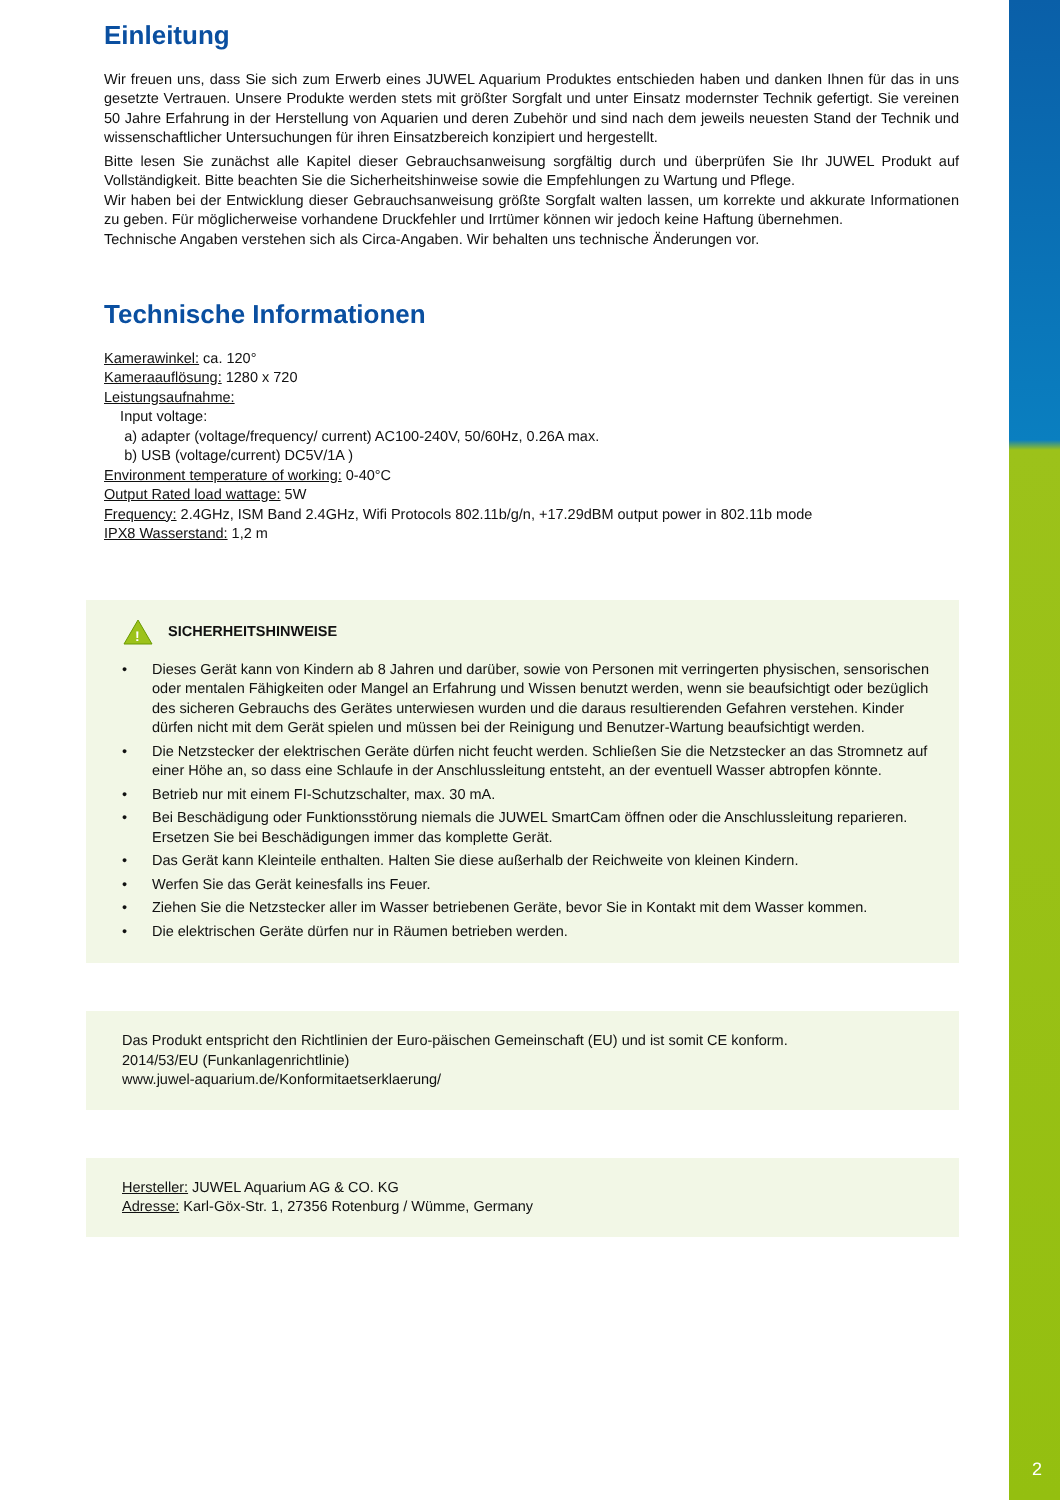2
Einleitung
Wir freuen uns, dass Sie sich zum Erwerb eines JUWEL Aquarium Produktes entschieden haben und danken Ihnen für das in uns gesetzte Vertrauen. Unsere Produkte werden stets mit größter Sorgfalt und unter Einsatz modernster Technik gefertigt. Sie vereinen 50 Jahre Erfahrung in der Herstellung von Aquarien und deren Zubehör und sind nach dem jeweils neuesten Stand der Technik und wissenschaftlicher Untersuchungen für ihren Einsatzbereich konzipiert und hergestellt.
Bitte lesen Sie zunächst alle Kapitel dieser Gebrauchsanweisung sorgfältig durch und überprüfen Sie Ihr JUWEL Produkt auf Vollständigkeit. Bitte beachten Sie die Sicherheitshinweise sowie die Empfehlungen zu Wartung und Pflege.
Wir haben bei der Entwicklung dieser Gebrauchsanweisung größte Sorgfalt walten lassen, um korrekte und akkurate Informationen zu geben. Für möglicherweise vorhandene Druckfehler und Irrtümer können wir jedoch keine Haftung übernehmen.
Technische Angaben verstehen sich als Circa-Angaben. Wir behalten uns technische Änderungen vor.
Technische Informationen
Kamerawinkel: ca. 120°
Kameraauflösung: 1280 x 720
Leistungsaufnahme:
Input voltage:
a) adapter (voltage/frequency/ current) AC100-240V, 50/60Hz, 0.26A max.
b) USB (voltage/current) DC5V/1A )
Environment temperature of working: 0-40°C
Output Rated load wattage: 5W
Frequency: 2.4GHz, ISM Band 2.4GHz, Wifi Protocols 802.11b/g/n, +17.29dBM output power in 802.11b mode
IPX8 Wasserstand: 1,2 m
!
SICHERHEITSHINWEISE
• Dieses Gerät kann von Kindern ab 8 Jahren und darüber, sowie von Personen mit verringerten physischen, sensorischen oder mentalen Fähigkeiten oder Mangel an Erfahrung und Wissen benutzt werden, wenn sie beaufsichtigt oder bezüglich des sicheren Gebrauchs des Gerätes unterwiesen wurden und die daraus resultierenden Gefahren verstehen. Kinder dürfen nicht mit dem Gerät spielen und müssen bei der Reinigung und Benutzer-Wartung beaufsichtigt werden.
• Die Netzstecker der elektrischen Geräte dürfen nicht feucht werden. Schließen Sie die Netzstecker an das Stromnetz auf einer Höhe an, so dass eine Schlaufe in der Anschlussleitung entsteht, an der eventuell Wasser abtropfen könnte.
• Betrieb nur mit einem FI-Schutzschalter, max. 30 mA.
• Bei Beschädigung oder Funktionsstörung niemals die JUWEL SmartCam öffnen oder die Anschlussleitung reparieren. Ersetzen Sie bei Beschädigungen immer das komplette Gerät.
• Das Gerät kann Kleinteile enthalten. Halten Sie diese außerhalb der Reichweite von kleinen Kindern.
• Werfen Sie das Gerät keinesfalls ins Feuer.
• Ziehen Sie die Netzstecker aller im Wasser betriebenen Geräte, bevor Sie in Kontakt mit dem Wasser kommen.
• Die elektrischen Geräte dürfen nur in Räumen betrieben werden.
Das Produkt entspricht den Richtlinien der Euro-päischen Gemeinschaft (EU) und ist somit CE konform.
2014/53/EU (Funkanlagenrichtlinie)
www.juwel-aquarium.de/Konformitaetserklaerung/
Hersteller: JUWEL Aquarium AG & CO. KG
Adresse: Karl-Göx-Str. 1, 27356 Rotenburg / Wümme, Germany